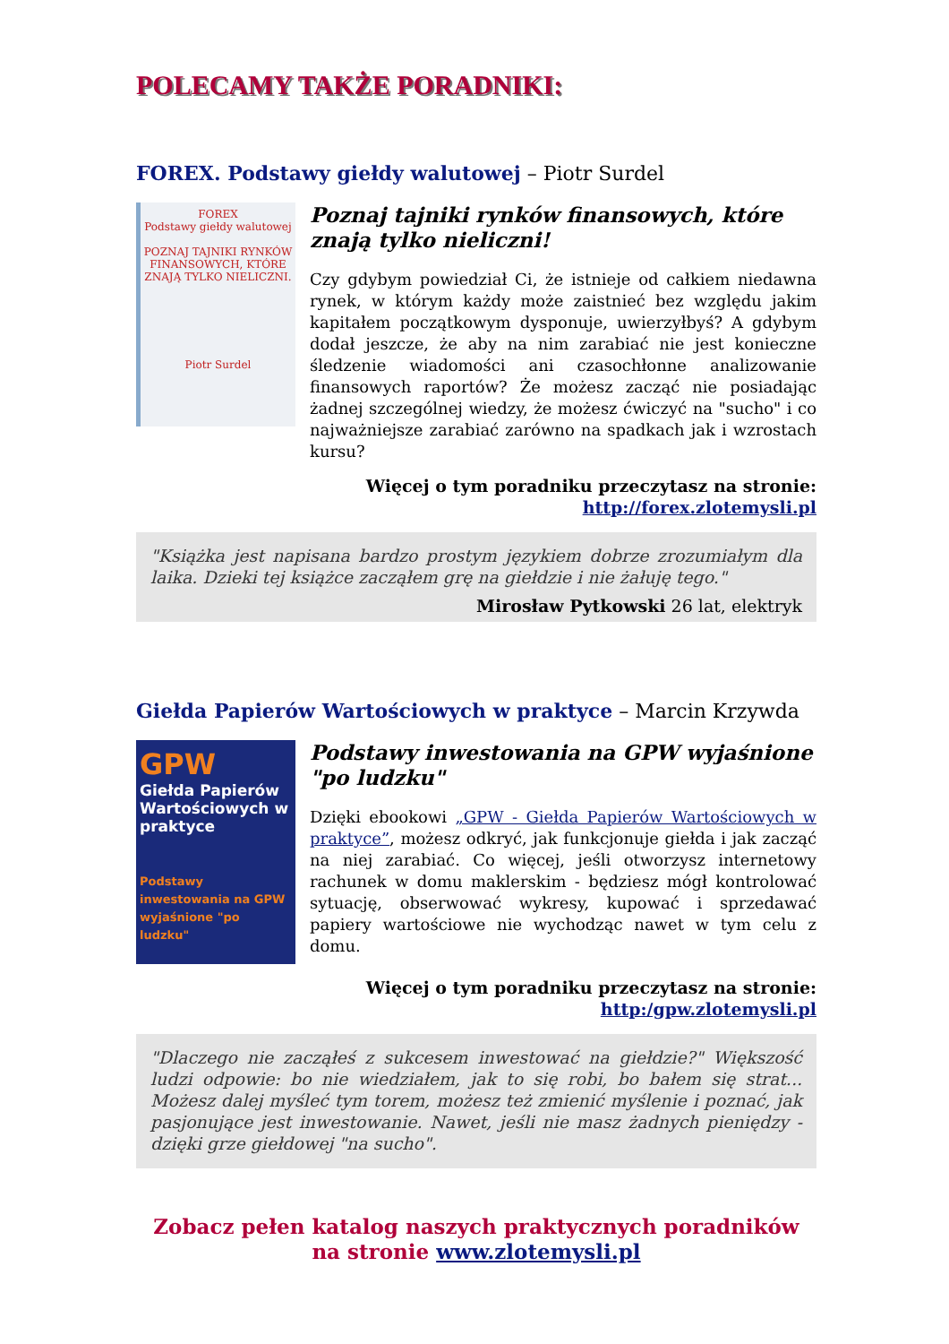POLECAMY TAKŻE PORADNIKI:
FOREX. Podstawy giełdy walutowej – Piotr Surdel
FOREX
Podstawy giełdy walutowej
POZNAJ TAJNIKI RYNKÓW FINANSOWYCH, KTÓRE ZNAJĄ TYLKO NIELICZNI.
Piotr Surdel
Poznaj tajniki rynków finansowych, które znają tylko nieliczni!
Czy gdybym powiedział Ci, że istnieje od całkiem niedawna rynek, w którym każdy może zaistnieć bez względu jakim kapitałem początkowym dysponuje, uwierzyłbyś? A gdybym dodał jeszcze, że aby na nim zarabiać nie jest konieczne śledzenie wiadomości ani czasochłonne analizowanie finansowych raportów? Że możesz zacząć nie posiadając żadnej szczególnej wiedzy, że możesz ćwiczyć na "sucho" i co najważniejsze zarabiać zarówno na spadkach jak i wzrostach kursu?
Więcej o tym poradniku przeczytasz na stronie:
http://forex.zlotemysli.pl
"Książka jest napisana bardzo prostym językiem dobrze zrozumiałym dla laika. Dzieki tej książce zacząłem grę na giełdzie i nie żałuję tego."
Mirosław Pytkowski 26 lat, elektryk
Giełda Papierów Wartościowych w praktyce – Marcin Krzywda
GPW
Giełda Papierów Wartościowych w praktyce
Podstawy inwestowania na GPW wyjaśnione "po ludzku"
Podstawy inwestowania na GPW wyjaśnione "po ludzku"
Dzięki ebookowi „GPW - Giełda Papierów Wartościowych w praktyce”, możesz odkryć, jak funkcjonuje giełda i jak zacząć na niej zarabiać. Co więcej, jeśli otworzysz internetowy rachunek w domu maklerskim - będziesz mógł kontrolować sytuację, obserwować wykresy, kupować i sprzedawać papiery wartościowe nie wychodząc nawet w tym celu z domu.
Więcej o tym poradniku przeczytasz na stronie:
http:/gpw.zlotemysli.pl
"Dlaczego nie zacząłeś z sukcesem inwestować na giełdzie?" Większość ludzi odpowie: bo nie wiedziałem, jak to się robi, bo bałem się strat... Możesz dalej myśleć tym torem, możesz też zmienić myślenie i poznać, jak pasjonujące jest inwestowanie. Nawet, jeśli nie masz żadnych pieniędzy - dzięki grze giełdowej "na sucho".
Zobacz pełen katalog naszych praktycznych poradników
na stronie www.zlotemysli.pl